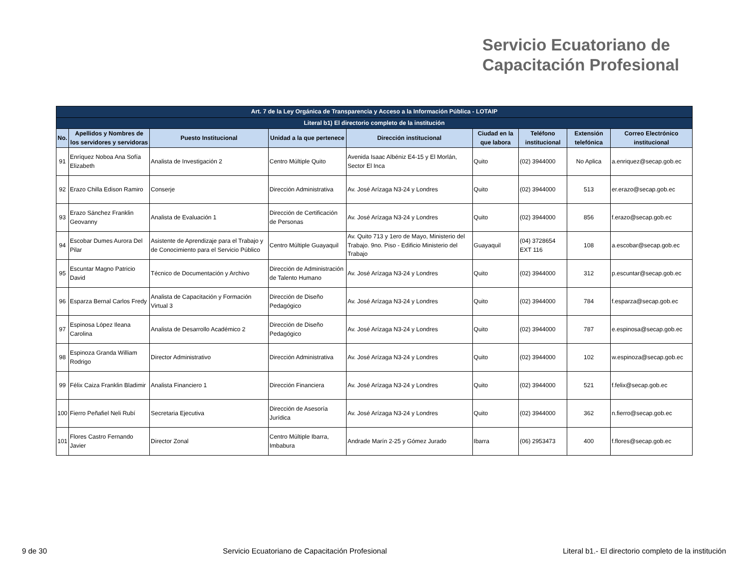Servicio Ecuatoriano de
Capacitación Profesional
| Art. 7 de la Ley Orgánica de Transparencia y Acceso a la Información Pública - LOTAIP | | | | | | | | |
| --- | --- | --- | --- | --- | --- | --- | --- | --- |
| Literal b1) El directorio completo de la institución | | | | | | | | |
| No. | Apellidos y Nombres de los servidores y servidoras | Puesto Institucional | Unidad a la que pertenece | Dirección institucional | Ciudad en la que labora | Teléfono institucional | Extensión telefónica | Correo Electrónico institucional |
| 91 | Enríquez Noboa Ana Sofía Elizabeth | Analista de Investigación 2 | Centro Múltiple Quito | Avenida Isaac Albéniz E4-15 y El Morlán, Sector El Inca | Quito | (02) 3944000 | No Aplica | a.enriquez@secap.gob.ec |
| 92 | Erazo Chilla Edison Ramiro | Conserje | Dirección Administrativa | Av. José Arízaga N3-24 y Londres | Quito | (02) 3944000 | 513 | er.erazo@secap.gob.ec |
| 93 | Erazo Sánchez Franklin Geovanny | Analista de Evaluación 1 | Dirección de Certificación de Personas | Av. José Arízaga N3-24 y Londres | Quito | (02) 3944000 | 856 | f.erazo@secap.gob.ec |
| 94 | Escobar Dumes Aurora Del Pilar | Asistente de Aprendizaje para el Trabajo y de Conocimiento para el Servicio Público | Centro Múltiple Guayaquil | Av. Quito 713 y 1ero de Mayo, Ministerio del Trabajo. 9no. Piso - Edificio Ministerio del Trabajo | Guayaquil | (04) 3728654 EXT 116 | 108 | a.escobar@secap.gob.ec |
| 95 | Escuntar Magno Patricio David | Técnico de Documentación y Archivo | Dirección de Administración de Talento Humano | Av. José Arízaga N3-24 y Londres | Quito | (02) 3944000 | 312 | p.escuntar@secap.gob.ec |
| 96 | Esparza Bernal Carlos Fredy | Analista de Capacitación y Formación Virtual 3 | Dirección de Diseño Pedagógico | Av. José Arízaga N3-24 y Londres | Quito | (02) 3944000 | 784 | f.esparza@secap.gob.ec |
| 97 | Espinosa López Ileana Carolina | Analista de Desarrollo Académico 2 | Dirección de Diseño Pedagógico | Av. José Arízaga N3-24 y Londres | Quito | (02) 3944000 | 787 | e.espinosa@secap.gob.ec |
| 98 | Espinoza Granda William Rodrigo | Director Administrativo | Dirección Administrativa | Av. José Arízaga N3-24 y Londres | Quito | (02) 3944000 | 102 | w.espinoza@secap.gob.ec |
| 99 | Félix Caiza Franklin Bladimir | Analista Financiero 1 | Dirección Financiera | Av. José Arízaga N3-24 y Londres | Quito | (02) 3944000 | 521 | f.felix@secap.gob.ec |
| 100 | Fierro Peñafiel Neli Rubí | Secretaria Ejecutiva | Dirección de Asesoría Jurídica | Av. José Arízaga N3-24 y Londres | Quito | (02) 3944000 | 362 | n.fierro@secap.gob.ec |
| 101 | Flores Castro Fernando Javier | Director Zonal | Centro Múltiple Ibarra, Imbabura | Andrade Marín 2-25 y Gómez Jurado | Ibarra | (06) 2953473 | 400 | f.flores@secap.gob.ec |
9 de 30 Servicio Ecuatoriano de Capacitación Profesional Literal b1.- El directorio completo de la institución